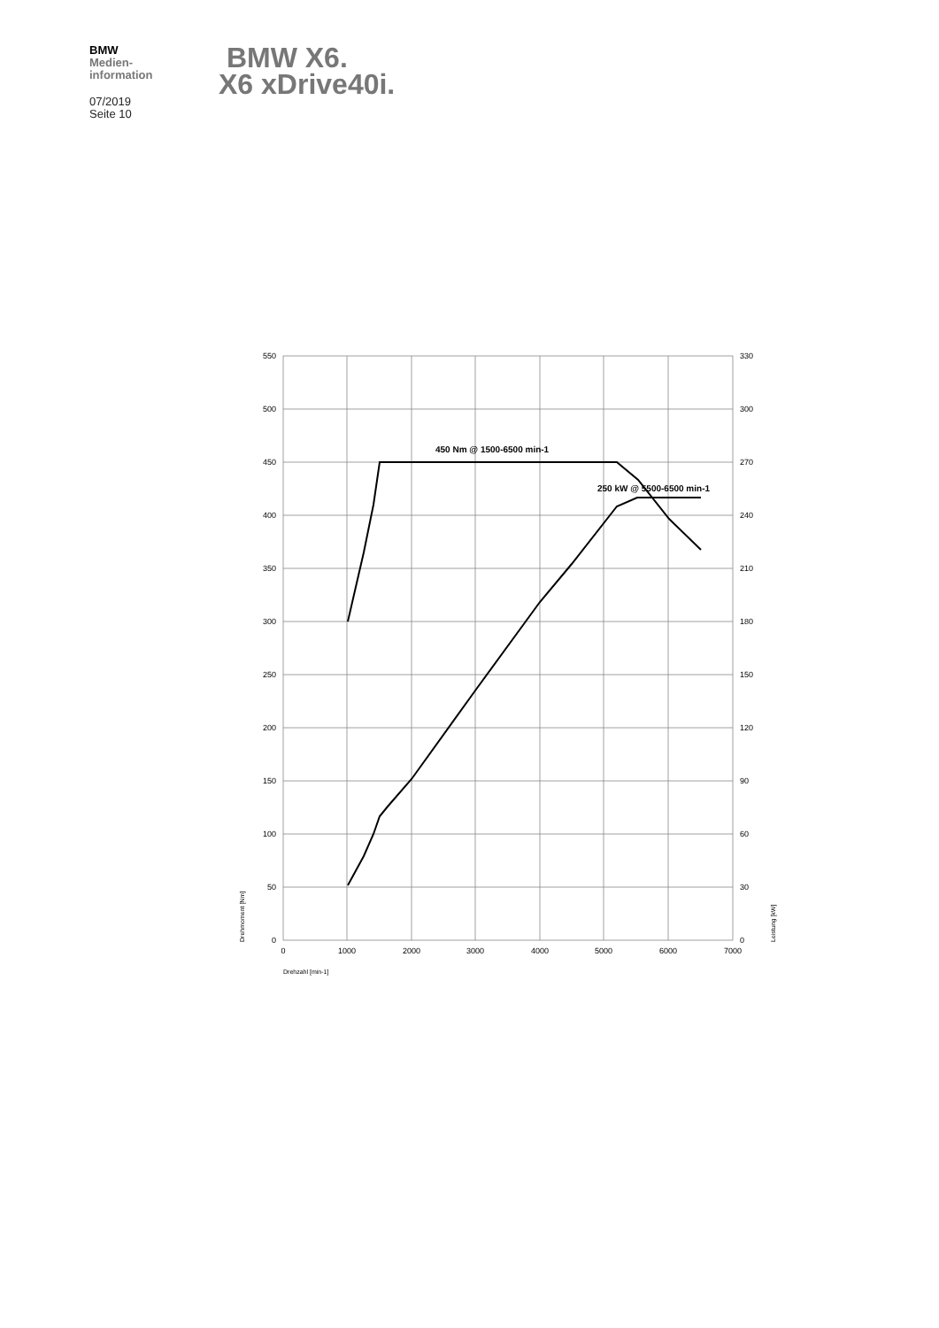BMW
Medien-
information
07/2019
Seite 10
BMW X6.
X6 xDrive40i.
550
500
450
400
350
300
250
200
150
100
50
0
330
300
270
240
210
180
150
120
90
60
30
0
0
1000
2000
3000
4000
5000
6000
7000
Drehzahl [min-1]
Drehmoment [Nm]
Leistung [kW]
450 Nm @ 1500-6500 min-1
250 kW @ 5500-6500 min-1